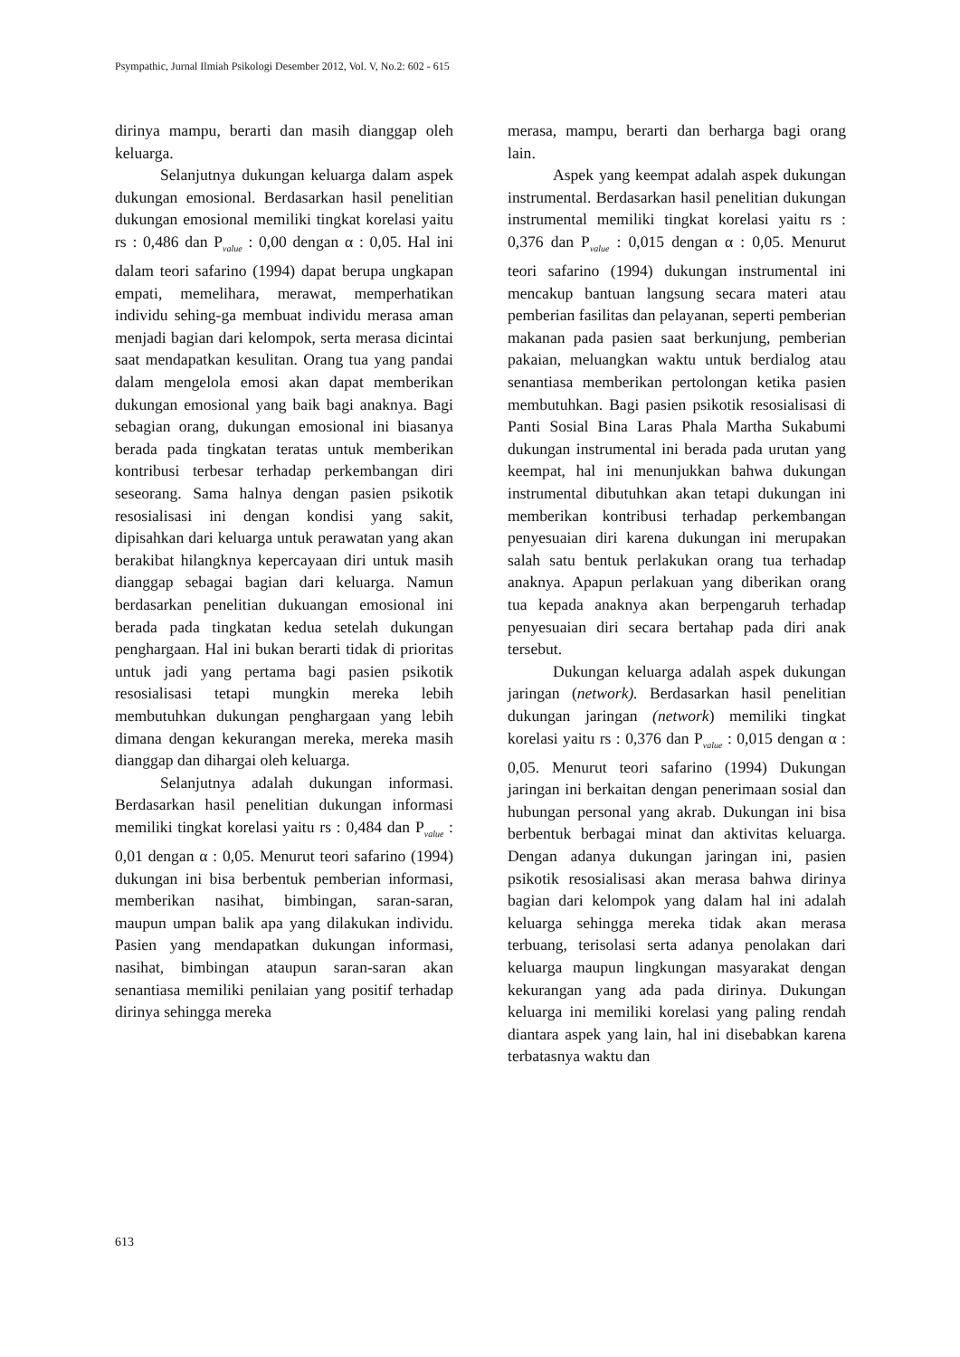Psympathic, Jurnal Ilmiah Psikologi Desember 2012, Vol. V, No.2: 602 - 615
dirinya mampu, berarti dan masih dianggap oleh keluarga.
Selanjutnya dukungan keluarga dalam aspek dukungan emosional. Berdasarkan hasil penelitian dukungan emosional memiliki tingkat korelasi yaitu rs : 0,486 dan P<sub>value</sub> : 0,00 dengan α : 0,05. Hal ini dalam teori safarino (1994) dapat berupa ungkapan empati, memelihara, merawat, memperhatikan individu sehing-ga membuat individu merasa aman menjadi bagian dari kelompok, serta merasa dicintai saat mendapatkan kesulitan. Orang tua yang pandai dalam mengelola emosi akan dapat memberikan dukungan emosional yang baik bagi anaknya. Bagi sebagian orang, dukungan emosional ini biasanya berada pada tingkatan teratas untuk memberikan kontribusi terbesar terhadap perkembangan diri seseorang. Sama halnya dengan pasien psikotik resosialisasi ini dengan kondisi yang sakit, dipisahkan dari keluarga untuk perawatan yang akan berakibat hilangknya kepercayaan diri untuk masih dianggap sebagai bagian dari keluarga. Namun berdasarkan penelitian dukuangan emosional ini berada pada tingkatan kedua setelah dukungan penghargaan. Hal ini bukan berarti tidak di prioritas untuk jadi yang pertama bagi pasien psikotik resosialisasi tetapi mungkin mereka lebih membutuhkan dukungan penghargaan yang lebih dimana dengan kekurangan mereka, mereka masih dianggap dan dihargai oleh keluarga.
Selanjutnya adalah dukungan informasi. Berdasarkan hasil penelitian dukungan informasi memiliki tingkat korelasi yaitu rs : 0,484 dan P<sub>value</sub> : 0,01 dengan α : 0,05. Menurut teori safarino (1994) dukungan ini bisa berbentuk pemberian informasi, memberikan nasihat, bimbingan, saran-saran, maupun umpan balik apa yang dilakukan individu. Pasien yang mendapatkan dukungan informasi, nasihat, bimbingan ataupun saran-saran akan senantiasa memiliki penilaian yang positif terhadap dirinya sehingga mereka
merasa, mampu, berarti dan berharga bagi orang lain.
Aspek yang keempat adalah aspek dukungan instrumental. Berdasarkan hasil penelitian dukungan instrumental memiliki tingkat korelasi yaitu rs : 0,376 dan P<sub>value</sub> : 0,015 dengan α : 0,05. Menurut teori safarino (1994) dukungan instrumental ini mencakup bantuan langsung secara materi atau pemberian fasilitas dan pelayanan, seperti pemberian makanan pada pasien saat berkunjung, pemberian pakaian, meluangkan waktu untuk berdialog atau senantiasa memberikan pertolongan ketika pasien membutuhkan. Bagi pasien psikotik resosialisasi di Panti Sosial Bina Laras Phala Martha Sukabumi dukungan instrumental ini berada pada urutan yang keempat, hal ini menunjukkan bahwa dukungan instrumental dibutuhkan akan tetapi dukungan ini memberikan kontribusi terhadap perkembangan penyesuaian diri karena dukungan ini merupakan salah satu bentuk perlakukan orang tua terhadap anaknya. Apapun perlakuan yang diberikan orang tua kepada anaknya akan berpengaruh terhadap penyesuaian diri secara bertahap pada diri anak tersebut.
Dukungan keluarga adalah aspek dukungan jaringan (network). Berdasarkan hasil penelitian dukungan jaringan (network) memiliki tingkat korelasi yaitu rs : 0,376 dan P<sub>value</sub> : 0,015 dengan α : 0,05. Menurut teori safarino (1994) Dukungan jaringan ini berkaitan dengan penerimaan sosial dan hubungan personal yang akrab. Dukungan ini bisa berbentuk berbagai minat dan aktivitas keluarga. Dengan adanya dukungan jaringan ini, pasien psikotik resosialisasi akan merasa bahwa dirinya bagian dari kelompok yang dalam hal ini adalah keluarga sehingga mereka tidak akan merasa terbuang, terisolasi serta adanya penolakan dari keluarga maupun lingkungan masyarakat dengan kekurangan yang ada pada dirinya. Dukungan keluarga ini memiliki korelasi yang paling rendah diantara aspek yang lain, hal ini disebabkan karena terbatasnya waktu dan
613